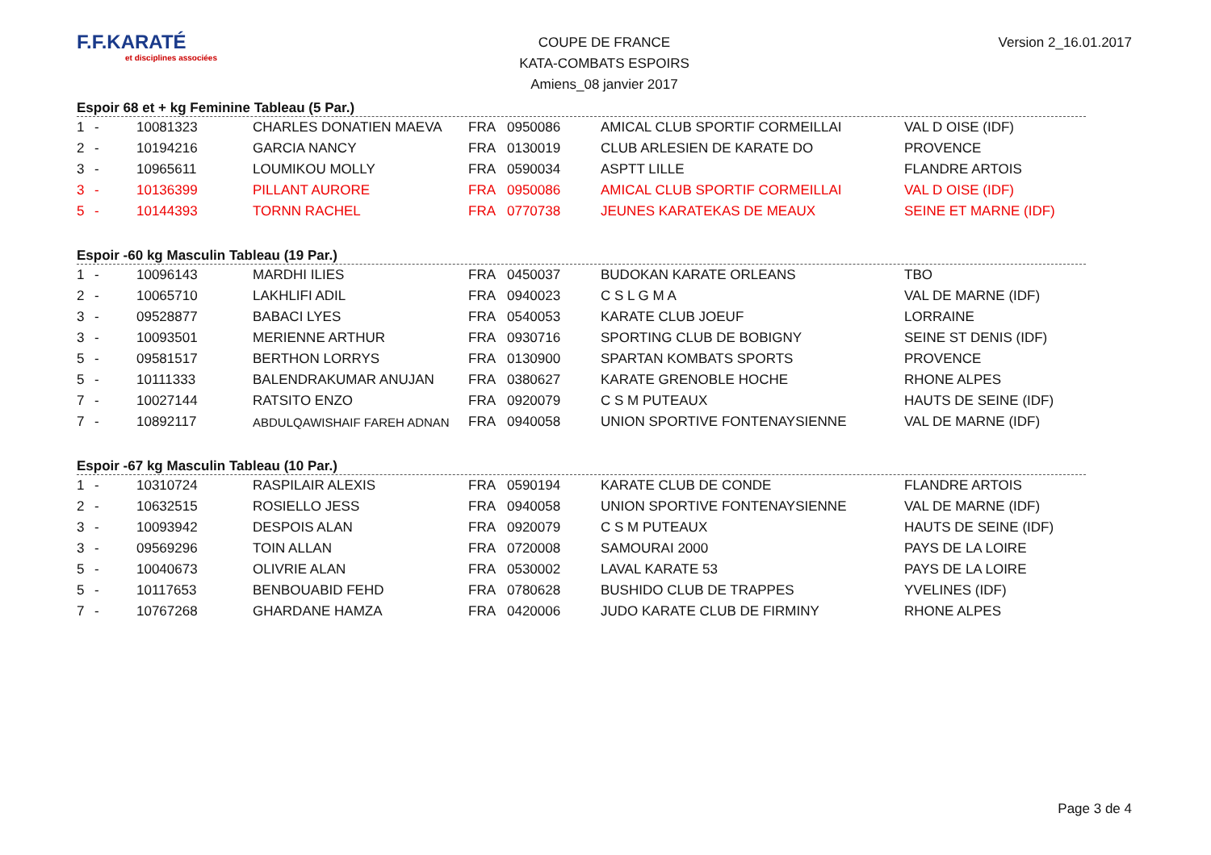F.F.KARATÉ
et disciplines associées
COUPE DE FRANCE
KATA-COMBATS ESPOIRS
Amiens_08 janvier 2017
Version 2_16.01.2017
Espoir 68 et + kg Feminine Tableau (5 Par.)
| 1 | - | 10081323 | CHARLES DONATIEN MAEVA | FRA | 0950086 | AMICAL CLUB SPORTIF CORMEILLAI | VAL D OISE (IDF) |
| 2 | - | 10194216 | GARCIA NANCY | FRA | 0130019 | CLUB ARLESIEN DE KARATE DO | PROVENCE |
| 3 | - | 10965611 | LOUMIKOU MOLLY | FRA | 0590034 | ASPTT LILLE | FLANDRE ARTOIS |
| 3 | - | 10136399 | PILLANT AURORE | FRA | 0950086 | AMICAL CLUB SPORTIF CORMEILLAI | VAL D OISE (IDF) |
| 5 | - | 10144393 | TORNN RACHEL | FRA | 0770738 | JEUNES KARATEKAS DE MEAUX | SEINE ET MARNE (IDF) |
Espoir -60 kg Masculin Tableau (19 Par.)
| 1 | - | 10096143 | MARDHI ILIES | FRA | 0450037 | BUDOKAN KARATE ORLEANS | TBO |
| 2 | - | 10065710 | LAKHLIFI ADIL | FRA | 0940023 | C S L G M A | VAL DE MARNE (IDF) |
| 3 | - | 09528877 | BABACI LYES | FRA | 0540053 | KARATE CLUB JOEUF | LORRAINE |
| 3 | - | 10093501 | MERIENNE ARTHUR | FRA | 0930716 | SPORTING CLUB DE BOBIGNY | SEINE ST DENIS (IDF) |
| 5 | - | 09581517 | BERTHON LORRYS | FRA | 0130900 | SPARTAN KOMBATS SPORTS | PROVENCE |
| 5 | - | 10111333 | BALENDRAKUMAR ANUJAN | FRA | 0380627 | KARATE GRENOBLE HOCHE | RHONE ALPES |
| 7 | - | 10027144 | RATSITO ENZO | FRA | 0920079 | C S M PUTEAUX | HAUTS DE SEINE (IDF) |
| 7 | - | 10892117 | ABDULQAWISHAIF FAREH ADNAN | FRA | 0940058 | UNION SPORTIVE FONTENAYSIENNE | VAL DE MARNE (IDF) |
Espoir -67 kg Masculin Tableau (10 Par.)
| 1 | - | 10310724 | RASPILAIR ALEXIS | FRA | 0590194 | KARATE CLUB DE CONDE | FLANDRE ARTOIS |
| 2 | - | 10632515 | ROSIELLO JESS | FRA | 0940058 | UNION SPORTIVE FONTENAYSIENNE | VAL DE MARNE (IDF) |
| 3 | - | 10093942 | DESPOIS ALAN | FRA | 0920079 | C S M PUTEAUX | HAUTS DE SEINE (IDF) |
| 3 | - | 09569296 | TOIN ALLAN | FRA | 0720008 | SAMOURAI 2000 | PAYS DE LA LOIRE |
| 5 | - | 10040673 | OLIVRIE ALAN | FRA | 0530002 | LAVAL KARATE 53 | PAYS DE LA LOIRE |
| 5 | - | 10117653 | BENBOUABID FEHD | FRA | 0780628 | BUSHIDO CLUB DE TRAPPES | YVELINES (IDF) |
| 7 | - | 10767268 | GHARDANE HAMZA | FRA | 0420006 | JUDO KARATE CLUB DE FIRMINY | RHONE ALPES |
Page 3 de 4